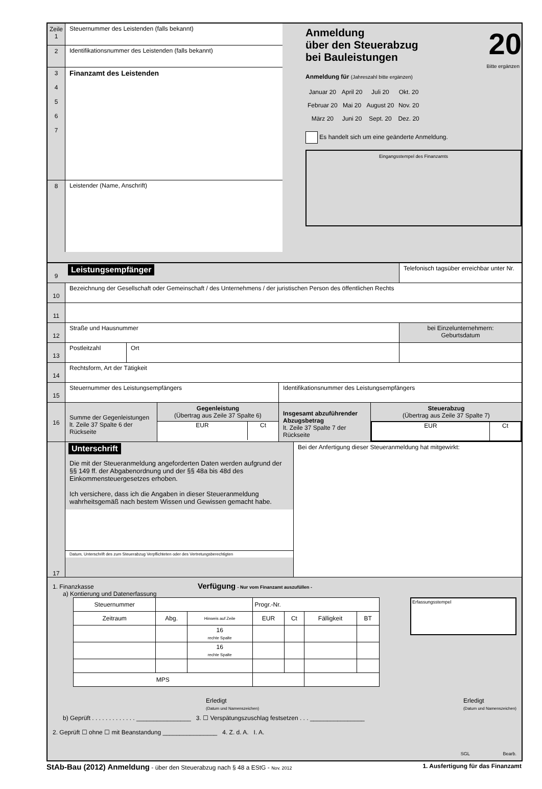Zeile
1
Steuernummer des Leistenden (falls bekannt)
2
Identifikationsnummer des Leistenden (falls bekannt)
3
4
5
6
7
Finanzamt des Leistenden
8
Leistender (Name, Anschrift)
Anmeldung
über den Steuerabzug
bei Bauleistungen
20
Bitte ergänzen
Anmeldung für (Jahreszahl bitte ergänzen)
| Januar 20 | April 20 | Juli 20 | Okt. 20 |
| Februar 20 | Mai 20 | August 20 | Nov. 20 |
| März 20 | Juni 20 | Sept. 20 | Dez. 20 |
Es handelt sich um eine geänderte Anmeldung.
Eingangsstempel des Finanzamts
9
Leistungsempfänger
Telefonisch tagsüber erreichbar unter Nr.
10
Bezeichnung der Gesellschaft oder Gemeinschaft / des Unternehmens / der juristischen Person des öffentlichen Rechts
11
12
Straße und Hausnummer
bei Einzelunternehmern:
Geburtsdatum
13
Postleitzahl
Ort
14
Rechtsform, Art der Tätigkeit
15
Steuernummer des Leistungsempfängers
Identifikationsnummer des Leistungsempfängers
16
Summe der Gegenleistungen lt. Zeile 37 Spalte 6 der Rückseite
Gegenleistung
(Übertrag aus Zeile 37 Spalte 6)
EUR Ct
Insgesamt abzuführender Abzugsbetrag
lt. Zeile 37 Spalte 7 der Rückseite
Steuerabzug
(Übertrag aus Zeile 37 Spalte 7)
EUR Ct
17
Unterschrift
Die mit der Steueranmeldung angeforderten Daten werden aufgrund der §§ 149 ff. der Abgabenordnung und der §§ 48a bis 48d des Einkommensteuergesetzes erhoben.
Ich versichere, dass ich die Angaben in dieser Steueranmeldung wahrheitsgemäß nach bestem Wissen und Gewissen gemacht habe.
Datum, Unterschrift des zum Steuerabzug Verpflichteten oder des Vertretungsberechtigten
Bei der Anfertigung dieser Steueranmeldung hat mitgewirkt:
1. Finanzkasse Verfügung - Nur vom Finanzamt auszufüllen -
a) Kontierung und Datenerfassung
| Steuernummer | | | Progr.-Nr. | | | |
| Zeitraum | Abg. | Hinweis auf Zeile | EUR | Ct | Fälligkeit | BT |
| | | 16 rechte Spalte | | | | |
| | | 16 rechte Spalte | | | | |
| MPS | | | | | | |
Erfassungsstempel
Erledigt
(Datum und Namenszeichen)
Erledigt
(Datum und Namenszeichen)
b) Geprüft . . . . . . . . . . . . . ________________ 3. ☐ Verspätungszuschlag festsetzen . . . ________________
2. Geprüft ☐ ohne ☐ mit Beanstandung ________________ 4. Z. d. A. I. A.
SGL Bearb.
StAb-Bau (2012) Anmeldung - über den Steuerabzug nach § 48 a EStG - Nov. 2012
1. Ausfertigung für das Finanzamt